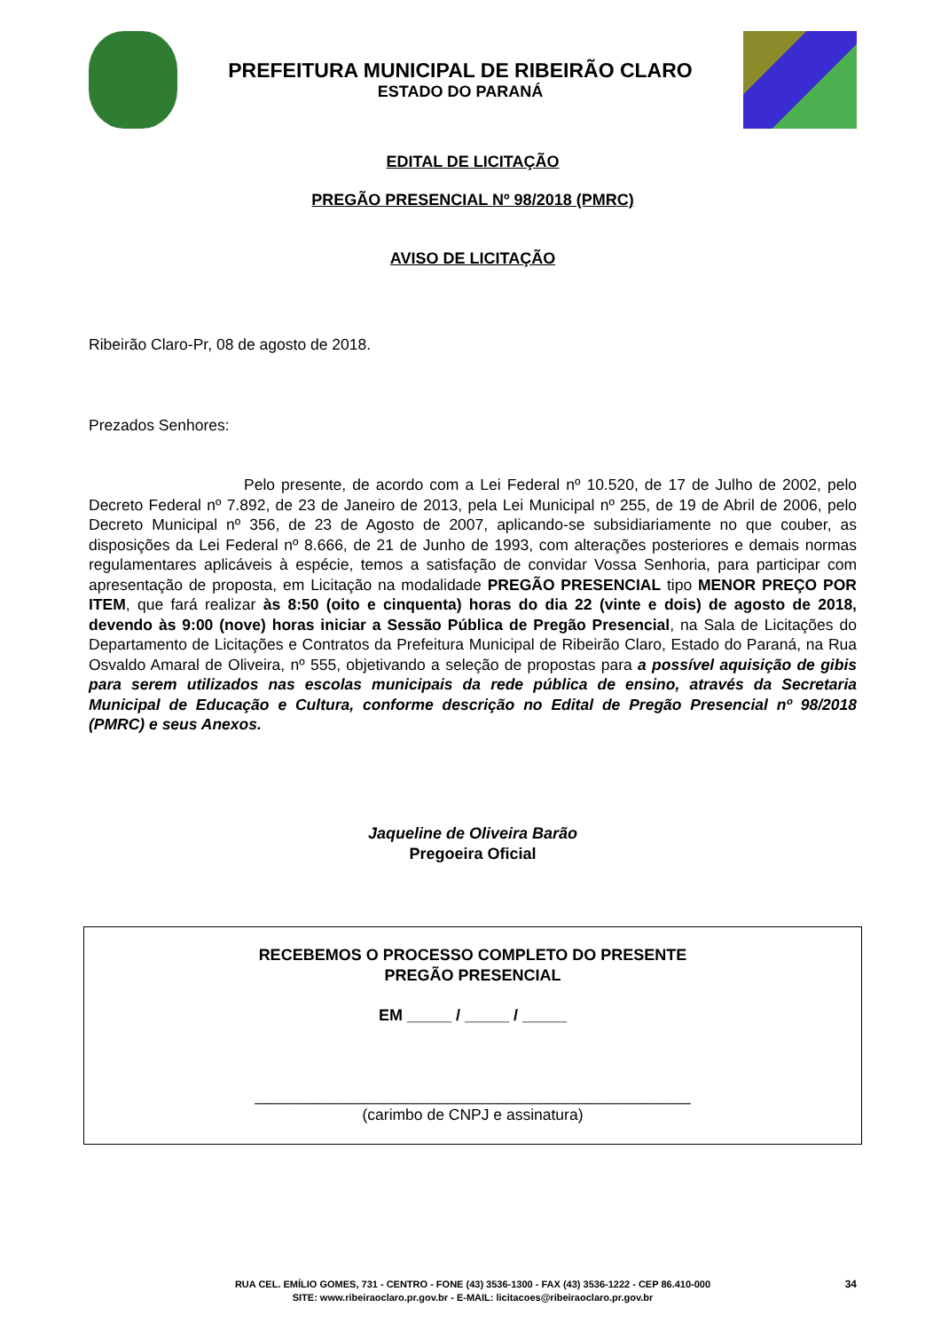PREFEITURA MUNICIPAL DE RIBEIRÃO CLARO
ESTADO DO PARANÁ
EDITAL DE LICITAÇÃO
PREGÃO PRESENCIAL Nº 98/2018 (PMRC)
AVISO DE LICITAÇÃO
Ribeirão Claro-Pr, 08 de agosto de 2018.
Prezados Senhores:
Pelo presente, de acordo com a Lei Federal nº 10.520, de 17 de Julho de 2002, pelo Decreto Federal nº 7.892, de 23 de Janeiro de 2013, pela Lei Municipal nº 255, de 19 de Abril de 2006, pelo Decreto Municipal nº 356, de 23 de Agosto de 2007, aplicando-se subsidiariamente no que couber, as disposições da Lei Federal nº 8.666, de 21 de Junho de 1993, com alterações posteriores e demais normas regulamentares aplicáveis à espécie, temos a satisfação de convidar Vossa Senhoria, para participar com apresentação de proposta, em Licitação na modalidade PREGÃO PRESENCIAL tipo MENOR PREÇO POR ITEM, que fará realizar às 8:50 (oito e cinquenta) horas do dia 22 (vinte e dois) de agosto de 2018, devendo às 9:00 (nove) horas iniciar a Sessão Pública de Pregão Presencial, na Sala de Licitações do Departamento de Licitações e Contratos da Prefeitura Municipal de Ribeirão Claro, Estado do Paraná, na Rua Osvaldo Amaral de Oliveira, nº 555, objetivando a seleção de propostas para a possível aquisição de gibis para serem utilizados nas escolas municipais da rede pública de ensino, através da Secretaria Municipal de Educação e Cultura, conforme descrição no Edital de Pregão Presencial nº 98/2018 (PMRC) e seus Anexos.
Jaqueline de Oliveira Barão
Pregoeira Oficial
RECEBEMOS O PROCESSO COMPLETO DO PRESENTE
PREGÃO PRESENCIAL
EM _____ / _____ / _____
____________________________________________________
(carimbo de CNPJ e assinatura)
RUA CEL. EMÍLIO GOMES, 731 - CENTRO - FONE (43) 3536-1300 - FAX (43) 3536-1222 - CEP 86.410-000
SITE: www.ribeiraoclaro.pr.gov.br - E-MAIL: licitacoes@ribeiraoclaro.pr.gov.br
34